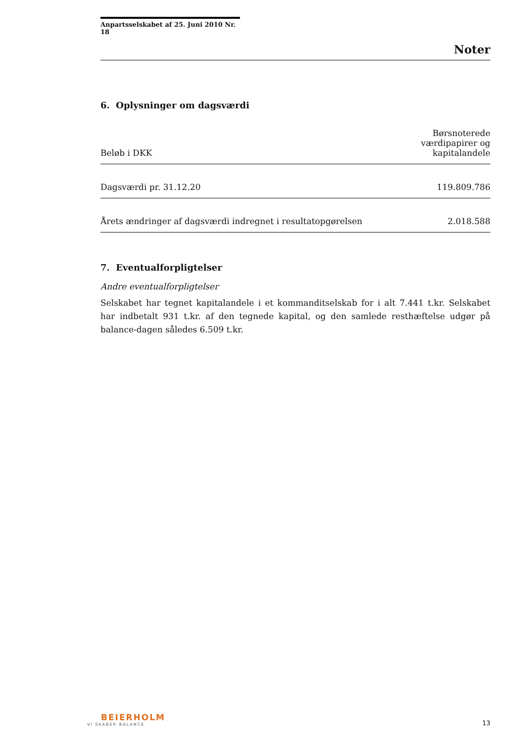Anpartsselskabet af 25. Juni 2010 Nr. 18
Noter
6. Oplysninger om dagsværdi
| Beløb i DKK | Børsnoterede værdipapirer og kapitalandele |
| --- | --- |
| Dagsværdi pr. 31.12.20 | 119.809.786 |
| Årets ændringer af dagsværdi indregnet i resultatopgørelsen | 2.018.588 |
7. Eventualforpligtelser
Andre eventualforpligtelser
Selskabet har tegnet kapitalandele i et kommanditselskab for i alt 7.441 t.kr. Selskabet har indbetalt 931 t.kr. af den tegnede kapital, og den samlede resthæftelse udgør på balance-dagen således 6.509 t.kr.
BEIERHOLM
VI SKABER BALANCE
13